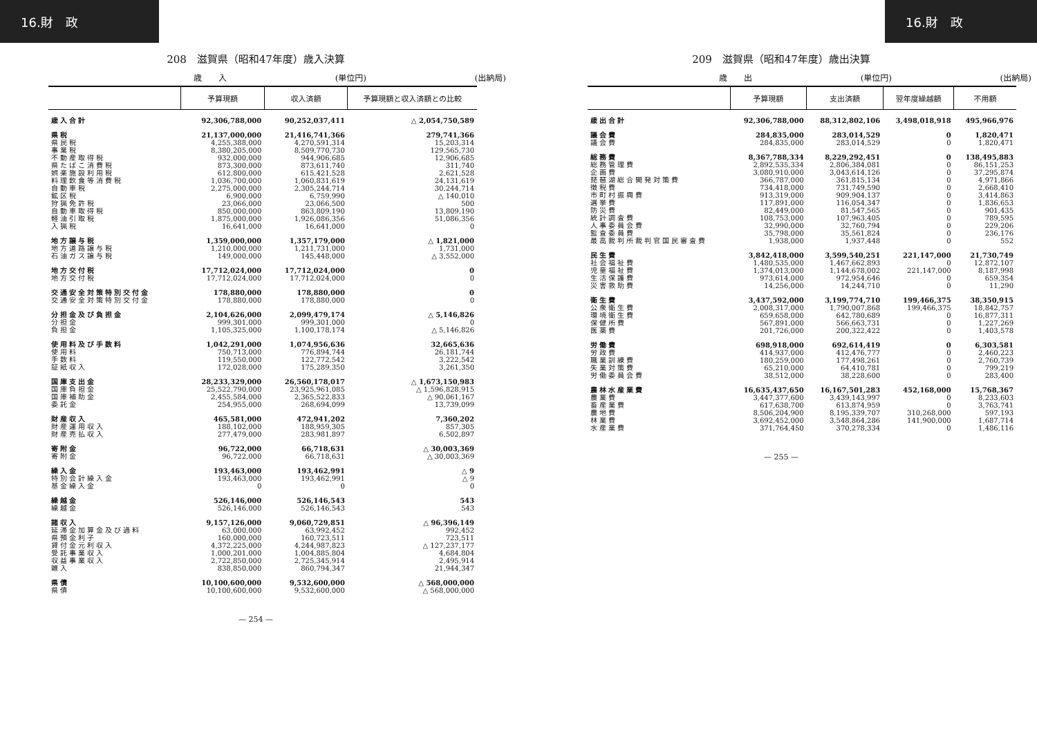16.財　政
208　滋賀県（昭和47年度）歳入決算
歳　　入 (単位円) (出納局)
| | 予算現額 | 収入済額 | 予算現額と収入済額との比較 |
| --- | --- | --- | --- |
| 歳入合計 | 92,306,788,000 | 90,252,037,411 | △ 2,054,750,589 |
| 県税 | 21,137,000,000 | 21,416,741,366 | 279,741,366 |
| 県民税 | 4,255,388,000 | 4,270,591,314 | 15,203,314 |
| 事業税 | 8,380,205,000 | 8,509,770,730 | 129,565,730 |
| 不動産取得税 | 932,000,000 | 944,906,685 | 12,906,685 |
| 県たばこ消費税 | 873,300,000 | 873,611,740 | 311,740 |
| 娯楽施設利用税 | 612,800,000 | 615,421,528 | 2,621,528 |
| 料理飲食等消費税 | 1,036,700,000 | 1,060,831,619 | 24,131,619 |
| 自動車税 | 2,275,000,000 | 2,305,244,714 | 30,244,714 |
| 鉱区税 | 6,900,000 | 6,759,990 | △ 140,010 |
| 狩猟免許税 | 23,066,000 | 23,066,500 | 500 |
| 自動車取得税 | 850,000,000 | 863,809,190 | 13,809,190 |
| 軽油引取税 | 1,875,000,000 | 1,926,086,356 | 51,086,356 |
| 入猟税 | 16,641,000 | 16,641,000 | 0 |
| 地方譲与税 | 1,359,000,000 | 1,357,179,000 | △ 1,821,000 |
| 地方道路譲与税 | 1,210,000,000 | 1,211,731,000 | 1,731,000 |
| 石油ガス譲与税 | 149,000,000 | 145,448,000 | △ 3,552,000 |
| 地方交付税 | 17,712,024,000 | 17,712,024,000 | 0 |
| 地方交付税 | 17,712,024,000 | 17,712,024,000 | 0 |
| 交通安全対策特別交付金 | 178,880,000 | 178,880,000 | 0 |
| 交通安全対策特別交付金 | 178,880,000 | 178,880,000 | 0 |
| 分担金及び負担金 | 2,104,626,000 | 2,099,479,174 | △ 5,146,826 |
| 分担金 | 999,301,000 | 999,301,000 | 0 |
| 負担金 | 1,105,325,000 | 1,100,178,174 | △ 5,146,826 |
| 使用料及び手数料 | 1,042,291,000 | 1,074,956,636 | 32,665,636 |
| 使用料 | 750,713,000 | 776,894,744 | 26,181,744 |
| 手数料 | 119,550,000 | 122,772,542 | 3,222,542 |
| 証紙収入 | 172,028,000 | 175,289,350 | 3,261,350 |
| 国庫支出金 | 28,233,329,000 | 26,560,178,017 | △ 1,673,150,983 |
| 国庫負担金 | 25,522,790,000 | 23,925,961,085 | △ 1,596,828,915 |
| 国庫補助金 | 2,455,584,000 | 2,365,522,833 | △ 90,061,167 |
| 委託金 | 254,955,000 | 268,694,099 | 13,739,099 |
| 財産収入 | 465,581,000 | 472,941,202 | 7,360,202 |
| 財産運用収入 | 188,102,000 | 188,959,305 | 857,305 |
| 財産売払収入 | 277,479,000 | 283,981,897 | 6,502,897 |
| 寄附金 | 96,722,000 | 66,718,631 | △ 30,003,369 |
| 寄附金 | 96,722,000 | 66,718,631 | △ 30,003,369 |
| 繰入金 | 193,463,000 | 193,462,991 | △ 9 |
| 特別会計繰入金 | 193,463,000 | 193,462,991 | △ 9 |
| 基金繰入金 | 0 | 0 | 0 |
| 繰越金 | 526,146,000 | 526,146,543 | 543 |
| 繰越金 | 526,146,000 | 526,146,543 | 543 |
| 諸収入 | 9,157,126,000 | 9,060,729,851 | △ 96,396,149 |
| 延滞金加算金及び過料 | 63,000,000 | 63,992,452 | 992,452 |
| 県預金利子 | 160,000,000 | 160,723,511 | 723,511 |
| 貸付金元利収入 | 4,372,225,000 | 4,244,987,823 | △ 127,237,177 |
| 受託事業収入 | 1,000,201,000 | 1,004,885,804 | 4,684,804 |
| 収益事業収入 | 2,722,850,000 | 2,725,345,914 | 2,495,914 |
| 雑入 | 838,850,000 | 860,794,347 | 21,944,347 |
| 県債 | 10,100,600,000 | 9,532,600,000 | △ 568,000,000 |
| 県債 | 10,100,600,000 | 9,532,600,000 | △ 568,000,000 |
— 254 —
16.財　政
209　滋賀県（昭和47年度）歳出決算
歳　　出 (単位円) (出納局)
| | 予算現額 | 支出済額 | 翌年度繰越額 | 不用額 |
| --- | --- | --- | --- | --- |
| 歳出合計 | 92,306,788,000 | 88,312,802,106 | 3,498,018,918 | 495,966,976 |
| 議会費 | 284,835,000 | 283,014,529 | 0 | 1,820,471 |
| 議会費 | 284,835,000 | 283,014,529 | 0 | 1,820,471 |
| 総務費 | 8,367,788,334 | 8,229,292,451 | 0 | 138,495,883 |
| 総務管理費 | 2,892,535,334 | 2,806,384,081 | 0 | 86,151,253 |
| 企画費 | 3,080,910,000 | 3,043,614,126 | 0 | 37,295,874 |
| 琵琶湖総合開発対策費 | 366,787,000 | 361,815,134 | 0 | 4,971,866 |
| 徴税費 | 734,418,000 | 731,749,590 | 0 | 2,668,410 |
| 市町村振興費 | 913,319,000 | 909,904,137 | 0 | 3,414,863 |
| 選挙費 | 117,891,000 | 116,054,347 | 0 | 1,836,653 |
| 防災費 | 82,449,000 | 81,547,565 | 0 | 901,435 |
| 統計調査費 | 108,753,000 | 107,963,405 | 0 | 789,595 |
| 人事委員会費 | 32,990,000 | 32,760,794 | 0 | 229,206 |
| 監査委員費 | 35,798,000 | 35,561,824 | 0 | 236,176 |
| 最高裁判所裁判官国民審査費 | 1,938,000 | 1,937,448 | 0 | 552 |
| 民生費 | 3,842,418,000 | 3,599,540,251 | 221,147,000 | 21,730,749 |
| 社会福祉費 | 1,480,535,000 | 1,467,662,893 | 0 | 12,872,107 |
| 児童福祉費 | 1,374,013,000 | 1,144,678,002 | 221,147,000 | 8,187,998 |
| 生活保護費 | 973,614,000 | 972,954,646 | 0 | 659,354 |
| 災害救助費 | 14,256,000 | 14,244,710 | 0 | 11,290 |
| 衛生費 | 3,437,592,000 | 3,199,774,710 | 199,466,375 | 38,350,915 |
| 公衆衛生費 | 2,008,317,000 | 1,790,007,868 | 199,466,375 | 18,842,757 |
| 環境衛生費 | 659,658,000 | 642,780,689 | 0 | 16,877,311 |
| 保健所費 | 567,891,000 | 566,663,731 | 0 | 1,227,269 |
| 医薬費 | 201,726,000 | 200,322,422 | 0 | 1,403,578 |
| 労働費 | 698,918,000 | 692,614,419 | 0 | 6,303,581 |
| 労政費 | 414,937,000 | 412,476,777 | 0 | 2,460,223 |
| 職業訓練費 | 180,259,000 | 177,498,261 | 0 | 2,760,739 |
| 失業対策費 | 65,210,000 | 64,410,781 | 0 | 799,219 |
| 労働委員会費 | 38,512,000 | 38,228,600 | 0 | 283,400 |
| 農林水産業費 | 16,635,437,650 | 16,167,501,283 | 452,168,000 | 15,768,367 |
| 農業費 | 3,447,377,600 | 3,439,143,997 | 0 | 8,233,603 |
| 畜産業費 | 617,638,700 | 613,874,959 | 0 | 3,763,741 |
| 農地費 | 8,506,204,900 | 8,195,339,707 | 310,268,000 | 597,193 |
| 林業費 | 3,692,452,000 | 3,548,864,286 | 141,900,000 | 1,687,714 |
| 水産業費 | 371,764,450 | 370,278,334 | 0 | 1,486,116 |
— 255 —